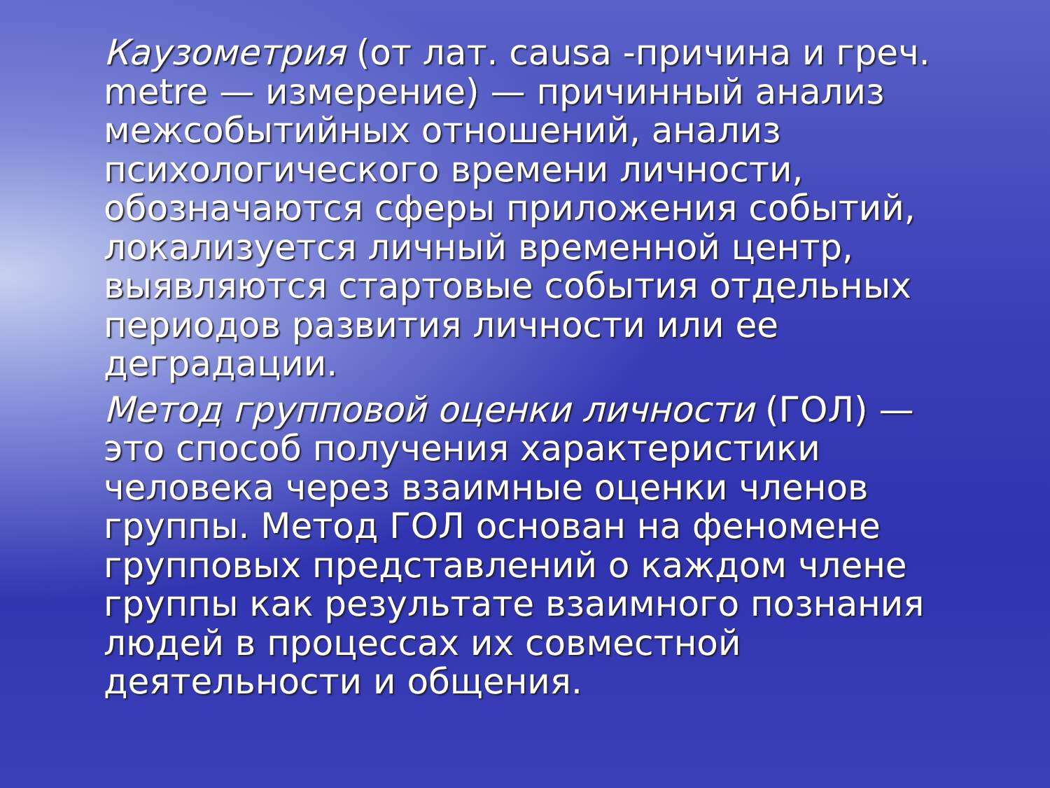Каузометрия (от лат. causa -причина и греч. metre — измерение) — причинный анализ межсобытийных отношений, анализ психологического времени личности, обозначаются сферы приложения событий, локализуется личный временной центр, выявляются стартовые события отдельных периодов развития личности или ее деградации.
Метод групповой оценки личности (ГОЛ) — это способ получения характеристики человека через взаимные оценки членов группы. Метод ГОЛ основан на феномене групповых представлений о каждом члене группы как результате взаимного познания людей в процессах их совместной деятельности и общения.